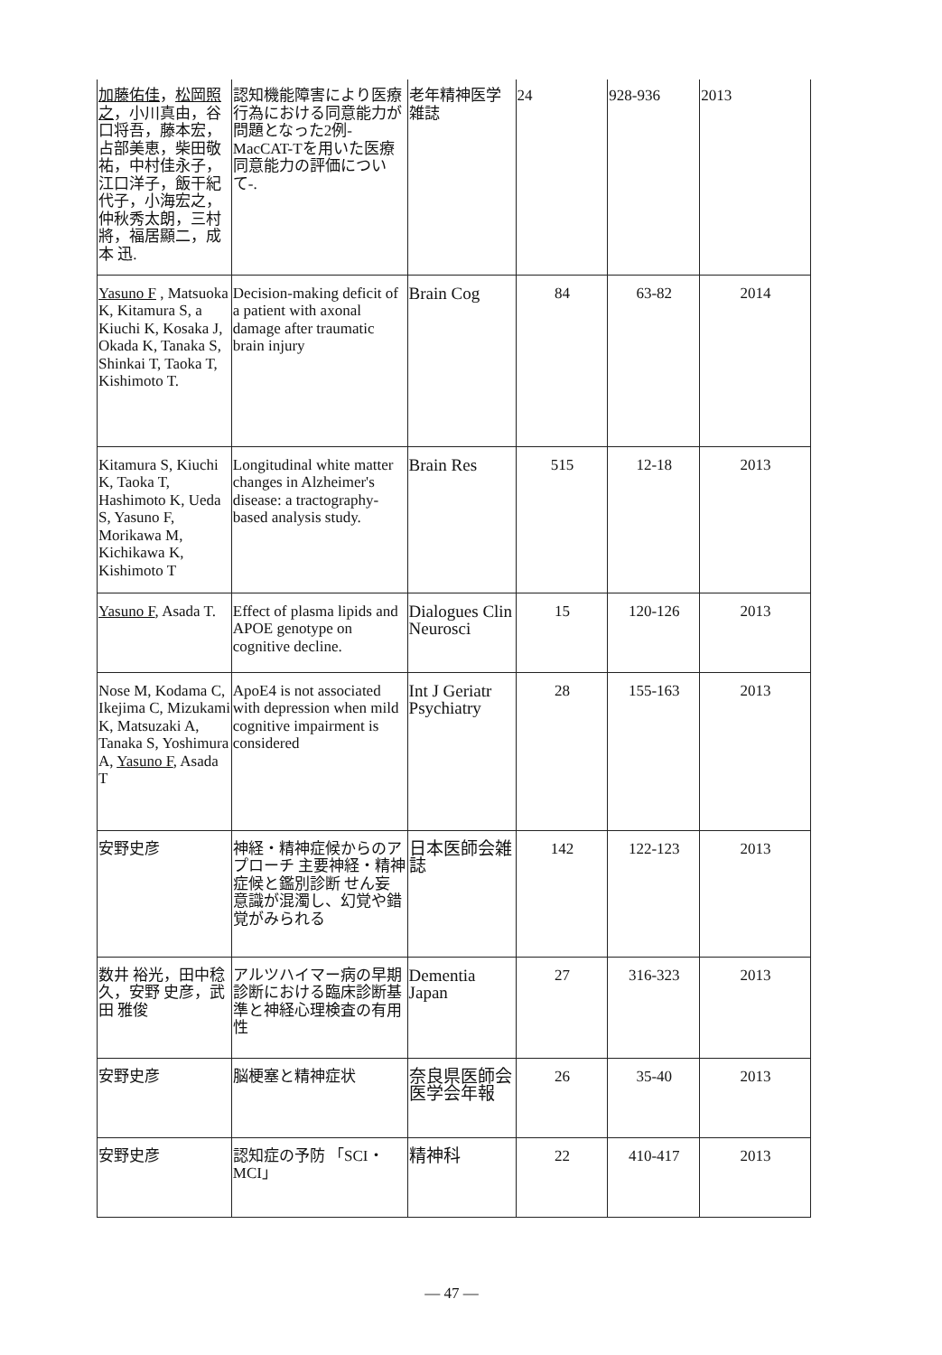| 加藤佑佳 ， 松岡照之 ，小川真由，谷口将吾，藤本宏，占部美恵，柴田敬祐，中村佳永子，江口洋子，飯干紀代子，小海宏之，仲秋秀太朗，三村 將，福居顯二，成本 迅. | 認知機能障害により医療行為における同意能力が問題となった2例-MacCAT-Tを用いた医療同意能力の評価について-. | 老年精神医学雑誌 | 24 | 928-936 | 2013 |
| Yasuno F , Matsuoka K, Kitamura S, a Kiuchi K, Kosaka J, Okada K, Tanaka S, Shinkai T, Taoka T, Kishimoto T. | Decision-making deficit of a patient with axonal damage after traumatic brain injury | Brain Cog | 84 | 63-82 | 2014 |
| Kitamura S, Kiuchi K, Taoka T, Hashimoto K, Ueda S, Yasuno F, Morikawa M, Kichikawa K, Kishimoto T | Longitudinal white matter changes in Alzheimer's disease: a tractography-based analysis study. | Brain Res | 515 | 12-18 | 2013 |
| Yasuno F , Asada T. | Effect of plasma lipids and APOE genotype on cognitive decline. | Dialogues Clin Neurosci | 15 | 120-126 | 2013 |
| Nose M, Kodama C, Ikejima C, Mizukami K, Matsuzaki A, Tanaka S, Yoshimura A, Yasuno F , Asada T | ApoE4 is not associated with depression when mild cognitive impairment is considered | Int J Geriatr Psychiatry | 28 | 155-163 | 2013 |
| 安野史彦 | 神経・精神症候からのアプローチ 主要神経・精神症候と鑑別診断 せん妄 意識が混濁し、幻覚や錯覚がみられる | 日本医師会雑誌 | 142 | 122-123 | 2013 |
| 数井 裕光，田中稔久，安野 史彦，武田 雅俊 | アルツハイマー病の早期診断における臨床診断基準と神経心理検査の有用性 | Dementia Japan | 27 | 316-323 | 2013 |
| 安野史彦 | 脳梗塞と精神症状 | 奈良県医師会医学会年報 | 26 | 35-40 | 2013 |
| 安野史彦 | 認知症の予防 「SCI・MCI」 | 精神科 | 22 | 410-417 | 2013 |
— 47 —